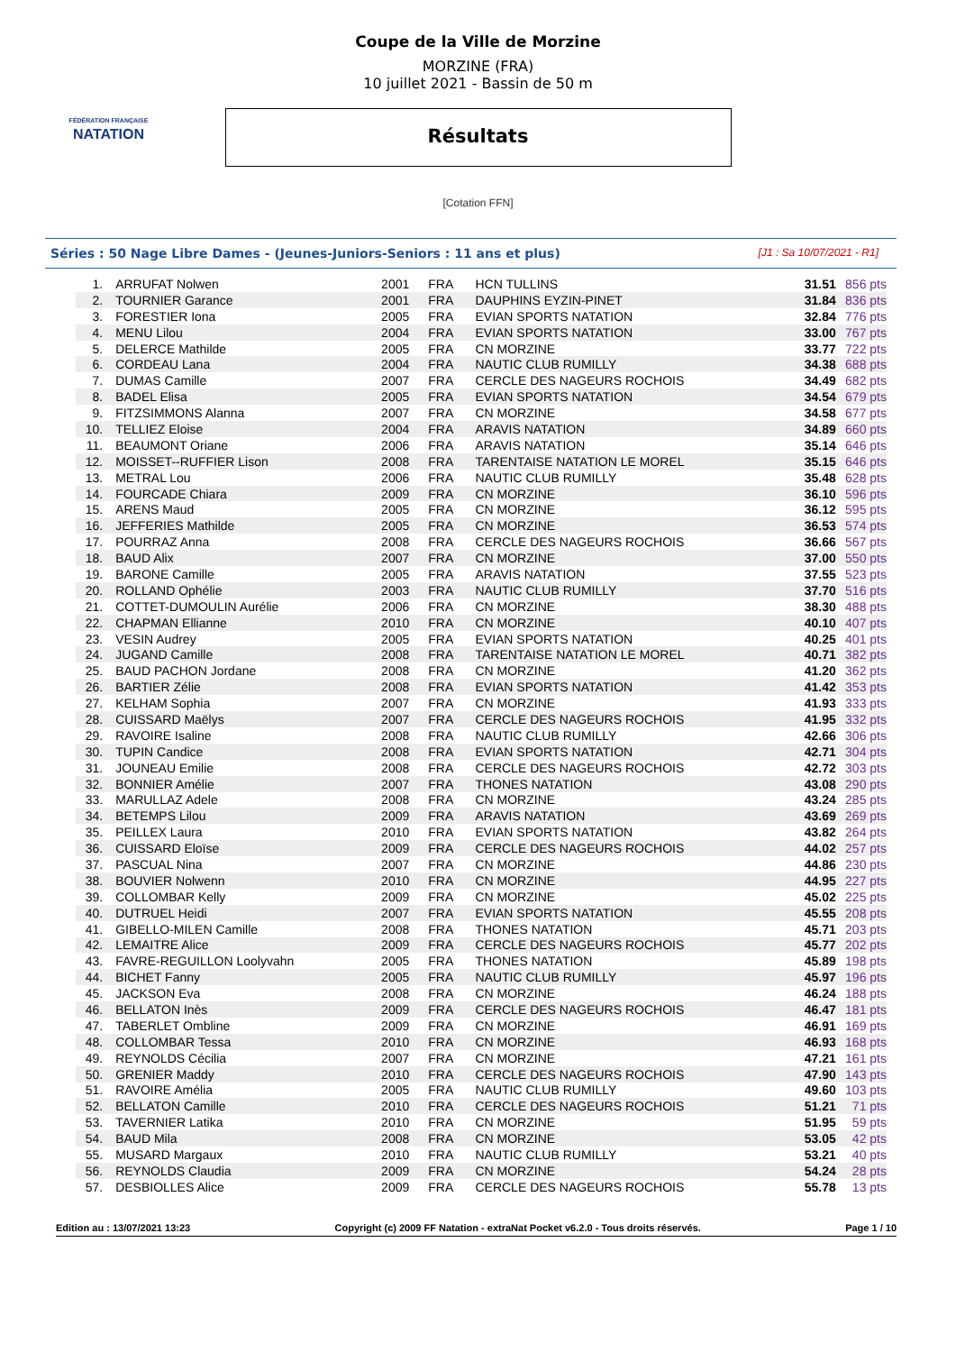FÉDÉRATION FRANÇAISE
NATATION
Coupe de la Ville de Morzine
MORZINE (FRA)
10 juillet 2021 - Bassin de 50 m
Résultats
[Cotation FFN]
Séries : 50 Nage Libre Dames - (Jeunes-Juniors-Seniors : 11 ans et plus) [J1 : Sa 10/07/2021 - R1]
| 1. | ARRUFAT Nolwen | 2001 | FRA | HCN TULLINS | 31.51 | 856 pts |
| 2. | TOURNIER Garance | 2001 | FRA | DAUPHINS EYZIN-PINET | 31.84 | 836 pts |
| 3. | FORESTIER Iona | 2005 | FRA | EVIAN SPORTS NATATION | 32.84 | 776 pts |
| 4. | MENU Lilou | 2004 | FRA | EVIAN SPORTS NATATION | 33.00 | 767 pts |
| 5. | DELERCE Mathilde | 2005 | FRA | CN MORZINE | 33.77 | 722 pts |
| 6. | CORDEAU Lana | 2004 | FRA | NAUTIC CLUB RUMILLY | 34.38 | 688 pts |
| 7. | DUMAS Camille | 2007 | FRA | CERCLE DES NAGEURS ROCHOIS | 34.49 | 682 pts |
| 8. | BADEL Elisa | 2005 | FRA | EVIAN SPORTS NATATION | 34.54 | 679 pts |
| 9. | FITZSIMMONS Alanna | 2007 | FRA | CN MORZINE | 34.58 | 677 pts |
| 10. | TELLIEZ Eloise | 2004 | FRA | ARAVIS NATATION | 34.89 | 660 pts |
| 11. | BEAUMONT Oriane | 2006 | FRA | ARAVIS NATATION | 35.14 | 646 pts |
| 12. | MOISSET--RUFFIER Lison | 2008 | FRA | TARENTAISE NATATION LE MOREL | 35.15 | 646 pts |
| 13. | METRAL Lou | 2006 | FRA | NAUTIC CLUB RUMILLY | 35.48 | 628 pts |
| 14. | FOURCADE Chiara | 2009 | FRA | CN MORZINE | 36.10 | 596 pts |
| 15. | ARENS Maud | 2005 | FRA | CN MORZINE | 36.12 | 595 pts |
| 16. | JEFFERIES Mathilde | 2005 | FRA | CN MORZINE | 36.53 | 574 pts |
| 17. | POURRAZ Anna | 2008 | FRA | CERCLE DES NAGEURS ROCHOIS | 36.66 | 567 pts |
| 18. | BAUD Alix | 2007 | FRA | CN MORZINE | 37.00 | 550 pts |
| 19. | BARONE Camille | 2005 | FRA | ARAVIS NATATION | 37.55 | 523 pts |
| 20. | ROLLAND Ophélie | 2003 | FRA | NAUTIC CLUB RUMILLY | 37.70 | 516 pts |
| 21. | COTTET-DUMOULIN Aurélie | 2006 | FRA | CN MORZINE | 38.30 | 488 pts |
| 22. | CHAPMAN Ellianne | 2010 | FRA | CN MORZINE | 40.10 | 407 pts |
| 23. | VESIN Audrey | 2005 | FRA | EVIAN SPORTS NATATION | 40.25 | 401 pts |
| 24. | JUGAND Camille | 2008 | FRA | TARENTAISE NATATION LE MOREL | 40.71 | 382 pts |
| 25. | BAUD PACHON Jordane | 2008 | FRA | CN MORZINE | 41.20 | 362 pts |
| 26. | BARTIER Zélie | 2008 | FRA | EVIAN SPORTS NATATION | 41.42 | 353 pts |
| 27. | KELHAM Sophia | 2007 | FRA | CN MORZINE | 41.93 | 333 pts |
| 28. | CUISSARD Maëlys | 2007 | FRA | CERCLE DES NAGEURS ROCHOIS | 41.95 | 332 pts |
| 29. | RAVOIRE Isaline | 2008 | FRA | NAUTIC CLUB RUMILLY | 42.66 | 306 pts |
| 30. | TUPIN Candice | 2008 | FRA | EVIAN SPORTS NATATION | 42.71 | 304 pts |
| 31. | JOUNEAU Emilie | 2008 | FRA | CERCLE DES NAGEURS ROCHOIS | 42.72 | 303 pts |
| 32. | BONNIER Amélie | 2007 | FRA | THONES NATATION | 43.08 | 290 pts |
| 33. | MARULLAZ Adele | 2008 | FRA | CN MORZINE | 43.24 | 285 pts |
| 34. | BETEMPS Lilou | 2009 | FRA | ARAVIS NATATION | 43.69 | 269 pts |
| 35. | PEILLEX Laura | 2010 | FRA | EVIAN SPORTS NATATION | 43.82 | 264 pts |
| 36. | CUISSARD Eloïse | 2009 | FRA | CERCLE DES NAGEURS ROCHOIS | 44.02 | 257 pts |
| 37. | PASCUAL Nina | 2007 | FRA | CN MORZINE | 44.86 | 230 pts |
| 38. | BOUVIER Nolwenn | 2010 | FRA | CN MORZINE | 44.95 | 227 pts |
| 39. | COLLOMBAR Kelly | 2009 | FRA | CN MORZINE | 45.02 | 225 pts |
| 40. | DUTRUEL Heidi | 2007 | FRA | EVIAN SPORTS NATATION | 45.55 | 208 pts |
| 41. | GIBELLO-MILEN Camille | 2008 | FRA | THONES NATATION | 45.71 | 203 pts |
| 42. | LEMAITRE Alice | 2009 | FRA | CERCLE DES NAGEURS ROCHOIS | 45.77 | 202 pts |
| 43. | FAVRE-REGUILLON Loolyvahn | 2005 | FRA | THONES NATATION | 45.89 | 198 pts |
| 44. | BICHET Fanny | 2005 | FRA | NAUTIC CLUB RUMILLY | 45.97 | 196 pts |
| 45. | JACKSON Eva | 2008 | FRA | CN MORZINE | 46.24 | 188 pts |
| 46. | BELLATON Inès | 2009 | FRA | CERCLE DES NAGEURS ROCHOIS | 46.47 | 181 pts |
| 47. | TABERLET Ombline | 2009 | FRA | CN MORZINE | 46.91 | 169 pts |
| 48. | COLLOMBAR Tessa | 2010 | FRA | CN MORZINE | 46.93 | 168 pts |
| 49. | REYNOLDS Cécilia | 2007 | FRA | CN MORZINE | 47.21 | 161 pts |
| 50. | GRENIER Maddy | 2010 | FRA | CERCLE DES NAGEURS ROCHOIS | 47.90 | 143 pts |
| 51. | RAVOIRE Amélia | 2005 | FRA | NAUTIC CLUB RUMILLY | 49.60 | 103 pts |
| 52. | BELLATON Camille | 2010 | FRA | CERCLE DES NAGEURS ROCHOIS | 51.21 | 71 pts |
| 53. | TAVERNIER Latika | 2010 | FRA | CN MORZINE | 51.95 | 59 pts |
| 54. | BAUD Mila | 2008 | FRA | CN MORZINE | 53.05 | 42 pts |
| 55. | MUSARD Margaux | 2010 | FRA | NAUTIC CLUB RUMILLY | 53.21 | 40 pts |
| 56. | REYNOLDS Claudia | 2009 | FRA | CN MORZINE | 54.24 | 28 pts |
| 57. | DESBIOLLES Alice | 2009 | FRA | CERCLE DES NAGEURS ROCHOIS | 55.78 | 13 pts |
Edition au : 13/07/2021 13:23 Copyright (c) 2009 FF Natation - extraNat Pocket v6.2.0 - Tous droits réservés. Page 1 / 10